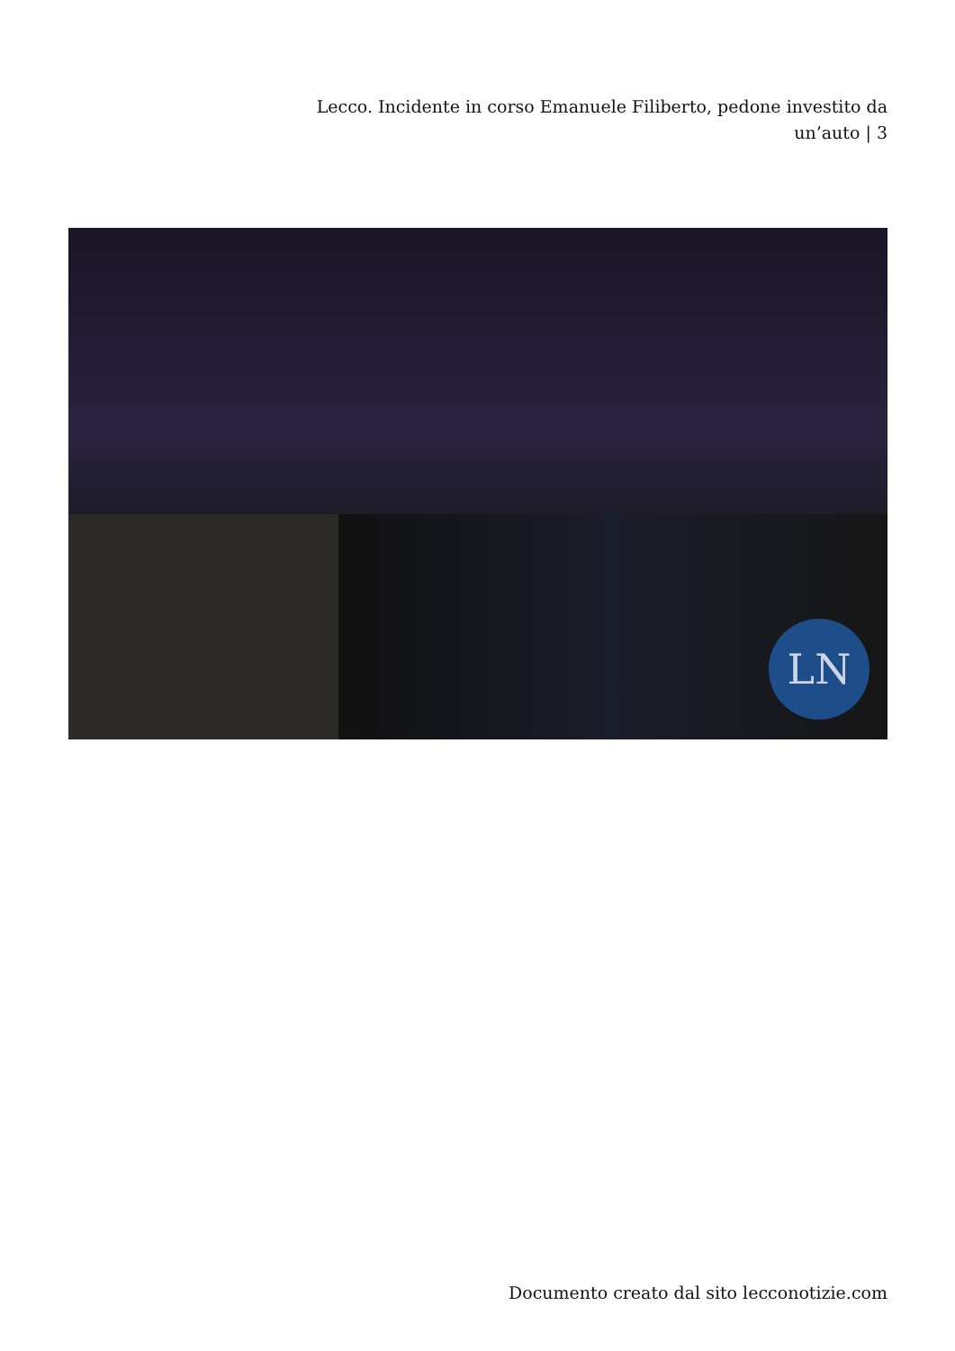Lecco. Incidente in corso Emanuele Filiberto, pedone investito da un’auto | 3
LN
Documento creato dal sito lecconotizie.com